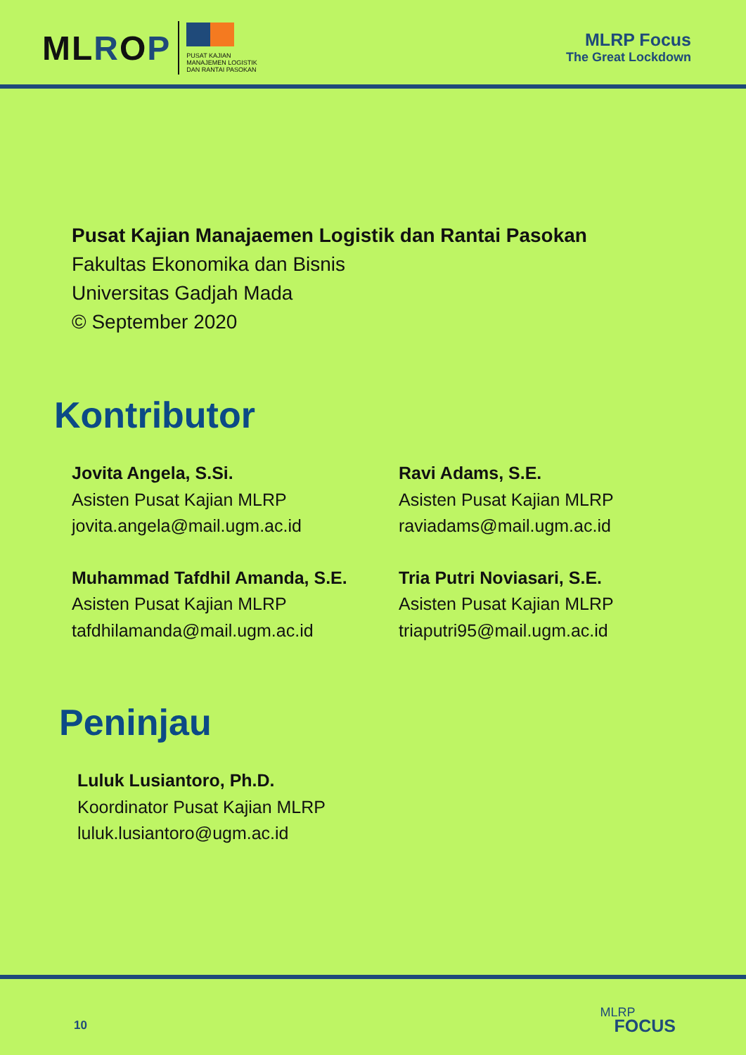MLROP
PUSAT KAJIAN
MANAJEMEN LOGISTIK
DAN RANTAI PASOKAN
MLRP Focus
The Great Lockdown
Pusat Kajian Manajaemen Logistik dan Rantai Pasokan
Fakultas Ekonomika dan Bisnis
Universitas Gadjah Mada
© September 2020
Kontributor
Jovita Angela, S.Si.
Asisten Pusat Kajian MLRP
jovita.angela@mail.ugm.ac.id
Ravi Adams, S.E.
Asisten Pusat Kajian MLRP
raviadams@mail.ugm.ac.id
Muhammad Tafdhil Amanda, S.E.
Asisten Pusat Kajian MLRP
tafdhilamanda@mail.ugm.ac.id
Tria Putri Noviasari, S.E.
Asisten Pusat Kajian MLRP
triaputri95@mail.ugm.ac.id
Peninjau
Luluk Lusiantoro, Ph.D.
Koordinator Pusat Kajian MLRP
luluk.lusiantoro@ugm.ac.id
10
MLRP
FOCUS